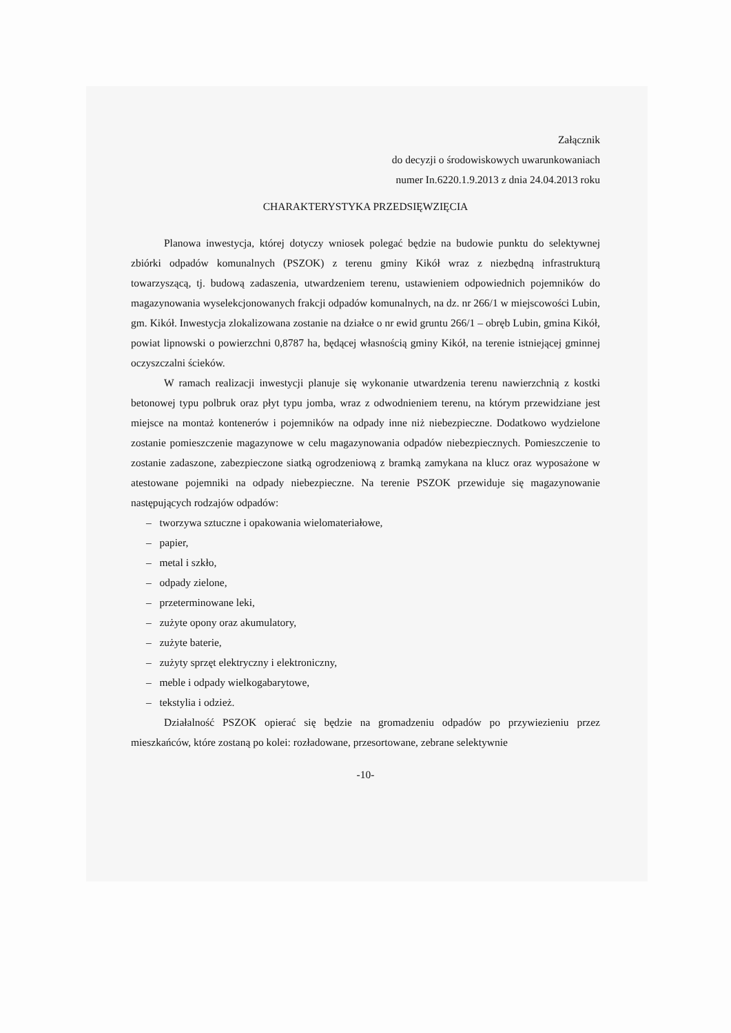Załącznik
do decyzji o środowiskowych uwarunkowaniach
numer In.6220.1.9.2013 z dnia 24.04.2013 roku
CHARAKTERYSTYKA PRZEDSIĘWZIĘCIA
Planowa inwestycja, której dotyczy wniosek polegać będzie na budowie punktu do selektywnej zbiórki odpadów komunalnych (PSZOK) z terenu gminy Kikół wraz z niezbędną infrastrukturą towarzyszącą, tj. budową zadaszenia, utwardzeniem terenu, ustawieniem odpowiednich pojemników do magazynowania wyselekcjonowanych frakcji odpadów komunalnych, na dz. nr 266/1 w miejscowości Lubin, gm. Kikół. Inwestycja zlokalizowana zostanie na działce o nr ewid gruntu 266/1 – obręb Lubin, gmina Kikół, powiat lipnowski o powierzchni 0,8787 ha, będącej własnością gminy Kikół, na terenie istniejącej gminnej oczyszczalni ścieków.
W ramach realizacji inwestycji planuje się wykonanie utwardzenia terenu nawierzchnią z kostki betonowej typu polbruk oraz płyt typu jomba, wraz z odwodnieniem terenu, na którym przewidziane jest miejsce na montaż kontenerów i pojemników na odpady inne niż niebezpieczne. Dodatkowo wydzielone zostanie pomieszczenie magazynowe w celu magazynowania odpadów niebezpiecznych. Pomieszczenie to zostanie zadaszone, zabezpieczone siatką ogrodzeniową z bramką zamykana na klucz oraz wyposażone w atestowane pojemniki na odpady niebezpieczne. Na terenie PSZOK przewiduje się magazynowanie następujących rodzajów odpadów:
– tworzywa sztuczne i opakowania wielomateriałowe,
– papier,
– metal i szkło,
– odpady zielone,
– przeterminowane leki,
– zużyte opony oraz akumulatory,
– zużyte baterie,
– zużyty sprzęt elektryczny i elektroniczny,
– meble i odpady wielkogabarytowe,
– tekstylia i odzież.
Działalność PSZOK opierać się będzie na gromadzeniu odpadów po przywiezieniu przez mieszkańców, które zostaną po kolei: rozładowane, przesortowane, zebrane selektywnie
-10-